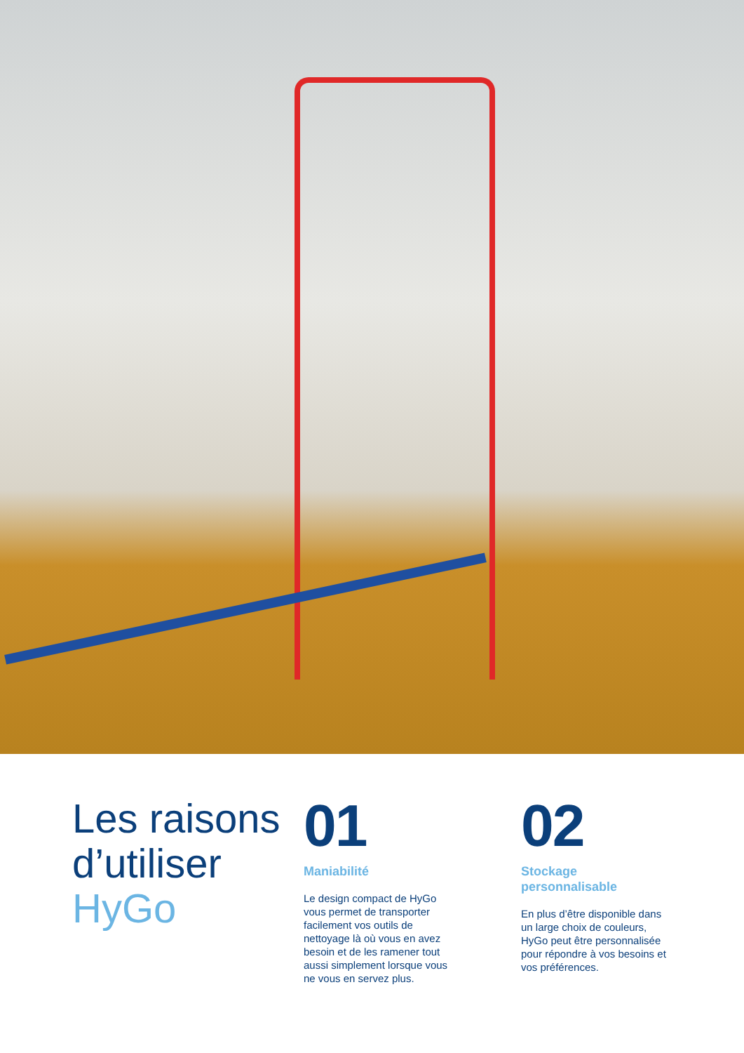Les raisons d’utiliser HyGo
01
Maniabilité
Le design compact de HyGo vous permet de transporter facilement vos outils de nettoyage là où vous en avez besoin et de les ramener tout aussi simplement lorsque vous ne vous en servez plus.
02
Stockage personnalisable
En plus d’être disponible dans un large choix de couleurs, HyGo peut être personnalisée pour répondre à vos besoins et vos préférences.